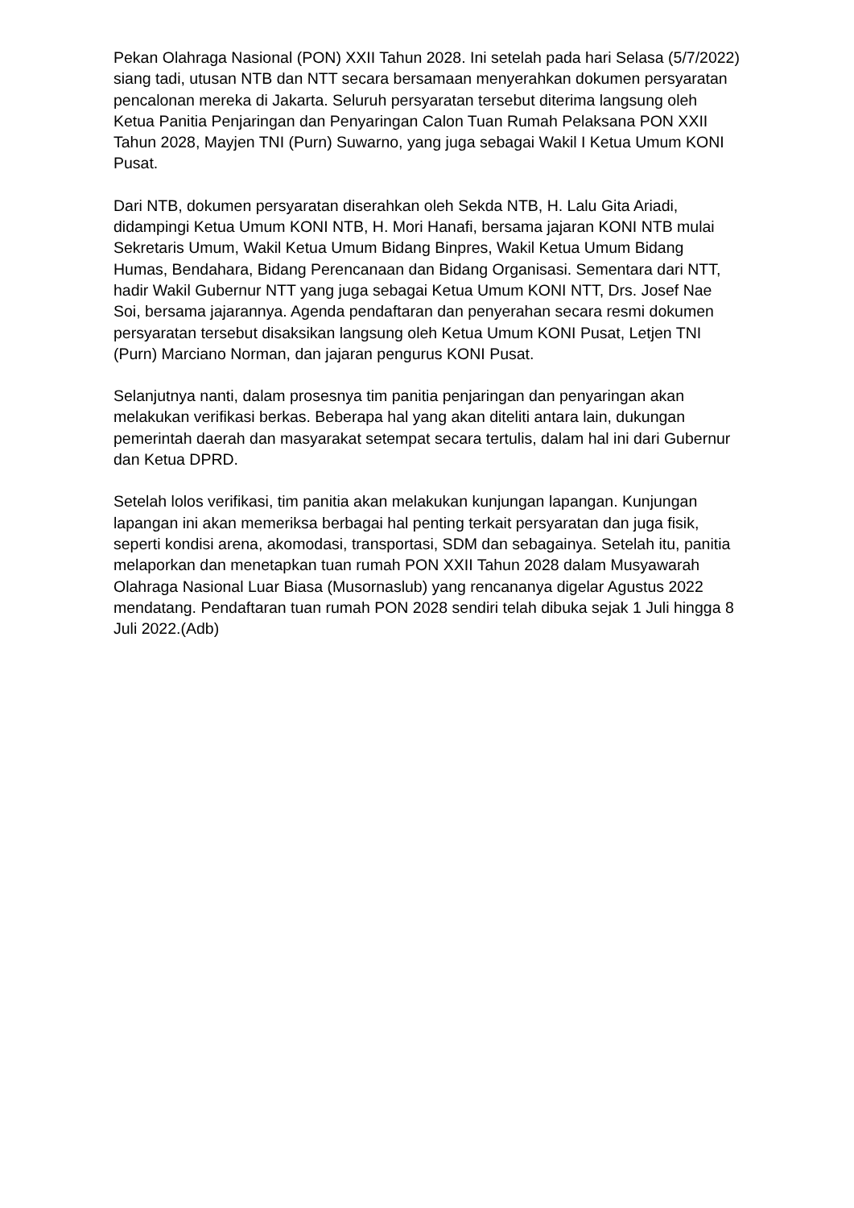Pekan Olahraga Nasional (PON) XXII Tahun 2028. Ini setelah pada hari Selasa (5/7/2022) siang tadi, utusan NTB dan NTT secara bersamaan menyerahkan dokumen persyaratan pencalonan mereka di Jakarta. Seluruh persyaratan tersebut diterima langsung oleh Ketua Panitia Penjaringan dan Penyaringan Calon Tuan Rumah Pelaksana PON XXII Tahun 2028, Mayjen TNI (Purn) Suwarno, yang juga sebagai Wakil I Ketua Umum KONI Pusat.
Dari NTB, dokumen persyaratan diserahkan oleh Sekda NTB, H. Lalu Gita Ariadi, didampingi Ketua Umum KONI NTB, H. Mori Hanafi, bersama jajaran KONI NTB mulai Sekretaris Umum, Wakil Ketua Umum Bidang Binpres, Wakil Ketua Umum Bidang Humas, Bendahara, Bidang Perencanaan dan Bidang Organisasi. Sementara dari NTT, hadir Wakil Gubernur NTT yang juga sebagai Ketua Umum KONI NTT, Drs. Josef Nae Soi, bersama jajarannya. Agenda pendaftaran dan penyerahan secara resmi dokumen persyaratan tersebut disaksikan langsung oleh Ketua Umum KONI Pusat, Letjen TNI (Purn) Marciano Norman, dan jajaran pengurus KONI Pusat.
Selanjutnya nanti, dalam prosesnya tim panitia penjaringan dan penyaringan akan melakukan verifikasi berkas. Beberapa hal yang akan diteliti antara lain, dukungan pemerintah daerah dan masyarakat setempat secara tertulis, dalam hal ini dari Gubernur dan Ketua DPRD.
Setelah lolos verifikasi, tim panitia akan melakukan kunjungan lapangan. Kunjungan lapangan ini akan memeriksa berbagai hal penting terkait persyaratan dan juga fisik, seperti kondisi arena, akomodasi, transportasi, SDM dan sebagainya. Setelah itu, panitia melaporkan dan menetapkan tuan rumah PON XXII Tahun 2028 dalam Musyawarah Olahraga Nasional Luar Biasa (Musornaslub) yang rencananya digelar Agustus 2022 mendatang. Pendaftaran tuan rumah PON 2028 sendiri telah dibuka sejak 1 Juli hingga 8 Juli 2022.(Adb)